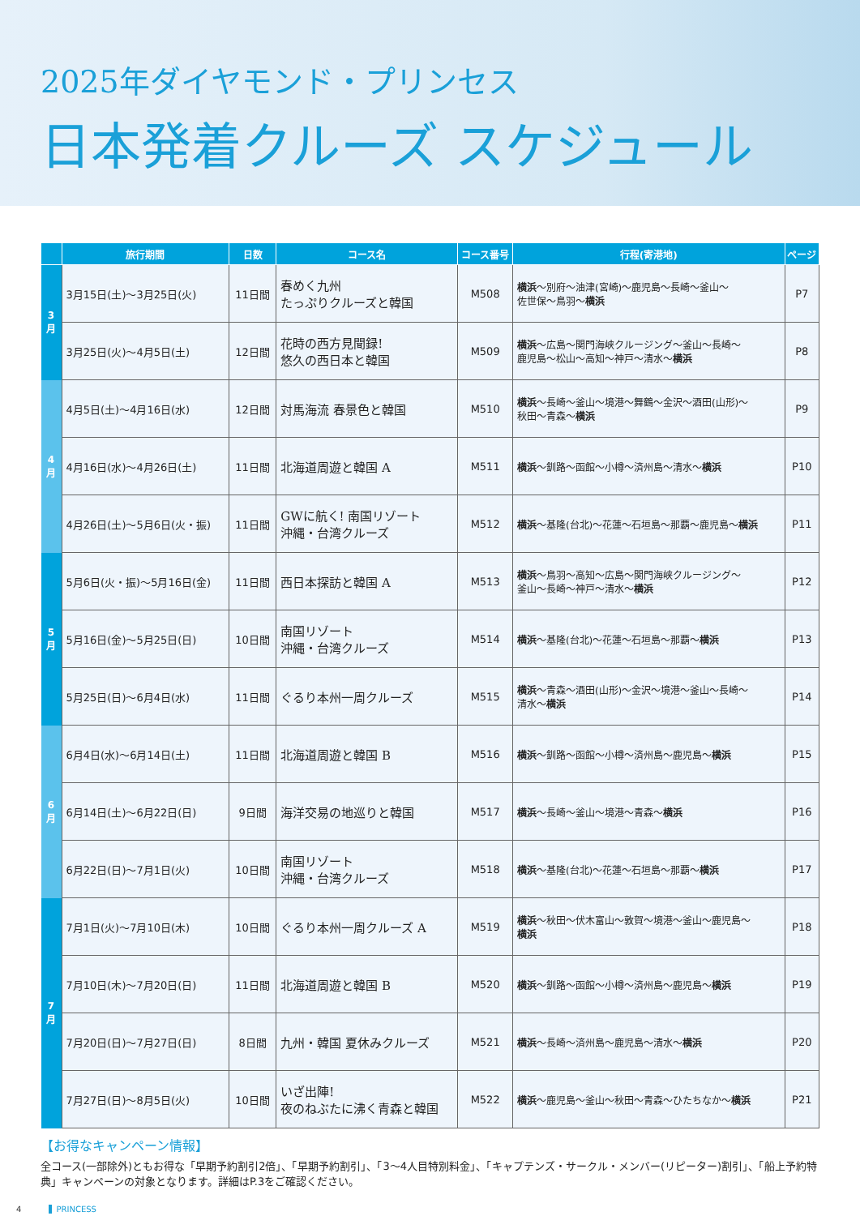2025年ダイヤモンド・プリンセス
日本発着クルーズ スケジュール
| | 旅行期間 | 日数 | コース名 | コース番号 | 行程(寄港地) | ページ |
| --- | --- | --- | --- | --- | --- | --- |
| 3 月 | 3月15日(土)～3月25日(火) | 11日間 | 春めく九州 たっぷりクルーズと韓国 | M508 | 横浜 ～別府～油津(宮崎)～鹿児島～長崎～釜山～ 佐世保～鳥羽～ 横浜 | P7 |
| | 3月25日(火)～4月5日(土) | 12日間 | 花時の西方見聞録! 悠久の西日本と韓国 | M509 | 横浜 ～広島～関門海峡クルージング～釜山～長崎～ 鹿児島～松山～高知～神戸～清水～ 横浜 | P8 |
| 4 月 | 4月5日(土)～4月16日(水) | 12日間 | 対馬海流 春景色と韓国 | M510 | 横浜 ～長崎～釜山～境港～舞鶴～金沢～酒田(山形)～ 秋田～青森～ 横浜 | P9 |
| | 4月16日(水)～4月26日(土) | 11日間 | 北海道周遊と韓国 A | M511 | 横浜 ～釧路～函館～小樽～済州島～清水～ 横浜 | P10 |
| | 4月26日(土)～5月6日(火・振) | 11日間 | GWに航く! 南国リゾート 沖縄・台湾クルーズ | M512 | 横浜 ～基隆(台北)～花蓮～石垣島～那覇～鹿児島～ 横浜 | P11 |
| 5 月 | 5月6日(火・振)～5月16日(金) | 11日間 | 西日本探訪と韓国 A | M513 | 横浜 ～鳥羽～高知～広島～関門海峡クルージング～ 釜山～長崎～神戸～清水～ 横浜 | P12 |
| | 5月16日(金)～5月25日(日) | 10日間 | 南国リゾート 沖縄・台湾クルーズ | M514 | 横浜 ～基隆(台北)～花蓮～石垣島～那覇～ 横浜 | P13 |
| | 5月25日(日)～6月4日(水) | 11日間 | ぐるり本州一周クルーズ | M515 | 横浜 ～青森～酒田(山形)～金沢～境港～釜山～長崎～ 清水～ 横浜 | P14 |
| 6 月 | 6月4日(水)～6月14日(土) | 11日間 | 北海道周遊と韓国 B | M516 | 横浜 ～釧路～函館～小樽～済州島～鹿児島～ 横浜 | P15 |
| | 6月14日(土)～6月22日(日) | 9日間 | 海洋交易の地巡りと韓国 | M517 | 横浜 ～長崎～釜山～境港～青森～ 横浜 | P16 |
| | 6月22日(日)～7月1日(火) | 10日間 | 南国リゾート 沖縄・台湾クルーズ | M518 | 横浜 ～基隆(台北)～花蓮～石垣島～那覇～ 横浜 | P17 |
| 7 月 | 7月1日(火)～7月10日(木) | 10日間 | ぐるり本州一周クルーズ A | M519 | 横浜 ～秋田～伏木富山～敦賀～境港～釜山～鹿児島～ 横浜 | P18 |
| | 7月10日(木)～7月20日(日) | 11日間 | 北海道周遊と韓国 B | M520 | 横浜 ～釧路～函館～小樽～済州島～鹿児島～ 横浜 | P19 |
| | 7月20日(日)～7月27日(日) | 8日間 | 九州・韓国 夏休みクルーズ | M521 | 横浜 ～長崎～済州島～鹿児島～清水～ 横浜 | P20 |
| | 7月27日(日)～8月5日(火) | 10日間 | いざ出陣! 夜のねぶたに沸く青森と韓国 | M522 | 横浜 ～鹿児島～釜山～秋田～青森～ひたちなか～ 横浜 | P21 |
【お得なキャンペーン情報】
全コース(一部除外)ともお得な「早期予約割引2倍」、「早期予約割引」、「3～4人目特別料金」、「キャプテンズ・サークル・メンバー(リピーター)割引」、「船上予約特典」キャンペーンの対象となります。詳細はP.3をご確認ください。
4 PRINCESS